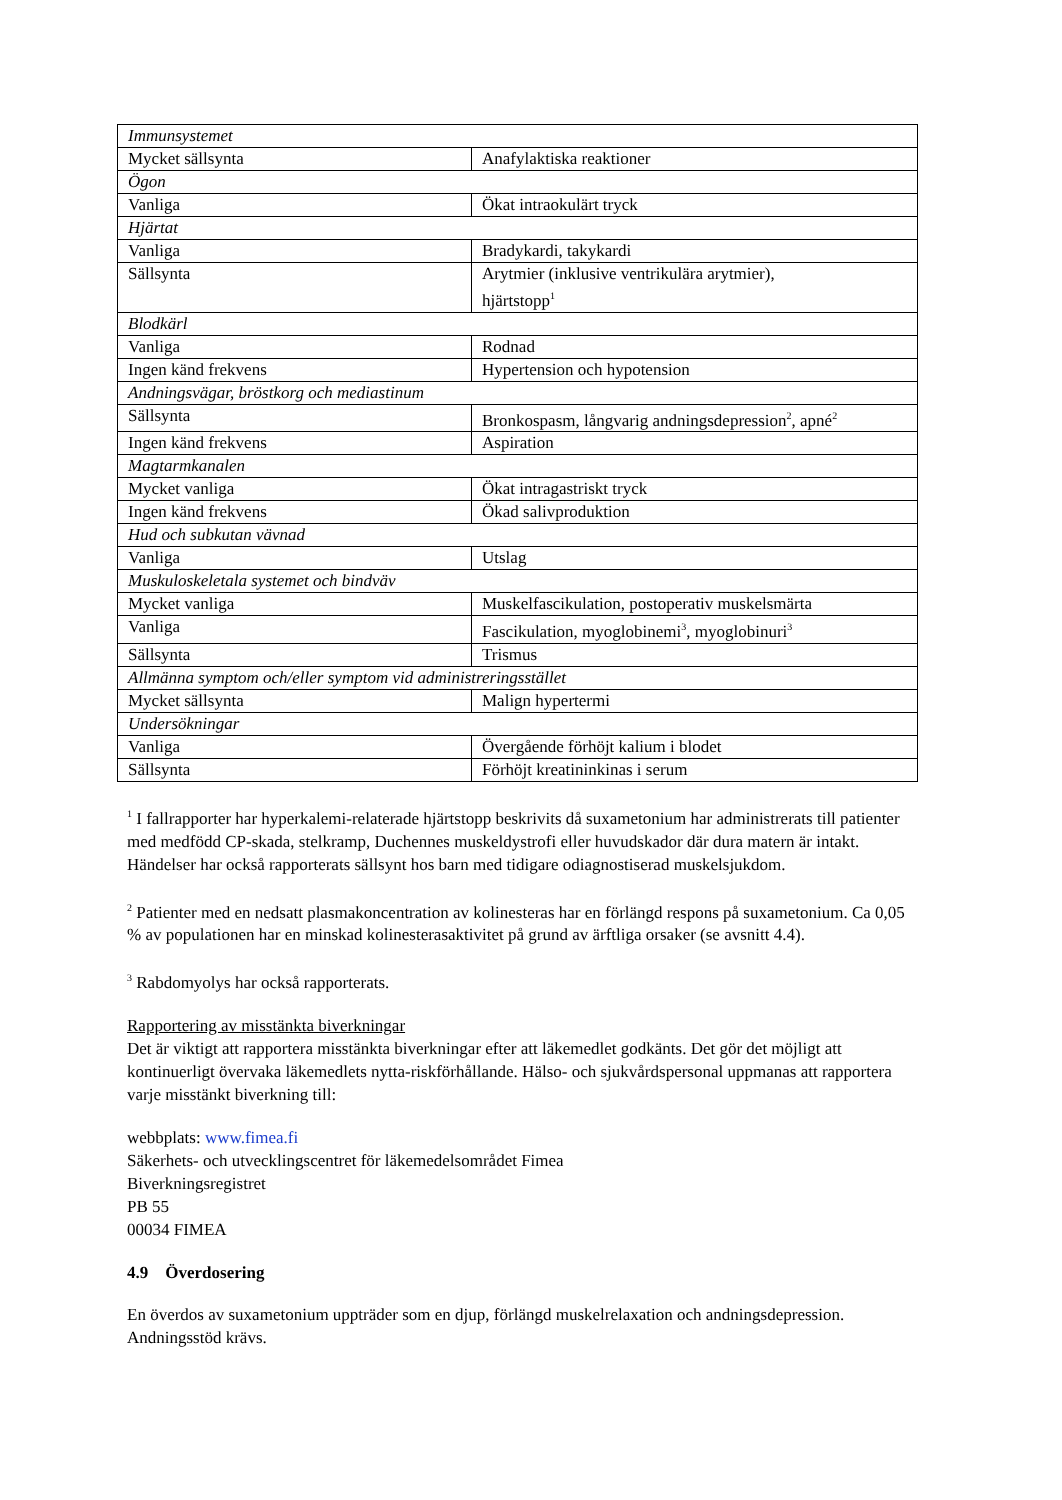| Immunsystemet | |
| Mycket sällsynta | Anafylaktiska reaktioner |
| Ögon | |
| Vanliga | Ökat intraokulärt tryck |
| Hjärtat | |
| Vanliga | Bradykardi, takykardi |
| Sällsynta | Arytmier (inklusive ventrikulära arytmier), hjärtstopp<sup>1</sup> |
| Blodkärl | |
| Vanliga | Rodnad |
| Ingen känd frekvens | Hypertension och hypotension |
| Andningsvägar, bröstkorg och mediastinum | |
| Sällsynta | Bronkospasm, långvarig andningsdepression<sup>2</sup>, apné<sup>2</sup> |
| Ingen känd frekvens | Aspiration |
| Magtarmkanalen | |
| Mycket vanliga | Ökat intragastriskt tryck |
| Ingen känd frekvens | Ökad salivproduktion |
| Hud och subkutan vävnad | |
| Vanliga | Utslag |
| Muskuloskeletala systemet och bindväv | |
| Mycket vanliga | Muskelfascikulation, postoperativ muskelsmärta |
| Vanliga | Fascikulation, myoglobinemi<sup>3</sup>, myoglobinuri<sup>3</sup> |
| Sällsynta | Trismus |
| Allmänna symptom och/eller symptom vid administreringsstället | |
| Mycket sällsynta | Malign hypertermi |
| Undersökningar | |
| Vanliga | Övergående förhöjt kalium i blodet |
| Sällsynta | Förhöjt kreatininkinas i serum |
<sup>1</sup> I fallrapporter har hyperkalemi-relaterade hjärtstopp beskrivits då suxametonium har administrerats till patienter med medfödd CP-skada, stelkramp, Duchennes muskeldystrofi eller huvudskador där dura matern är intakt. Händelser har också rapporterats sällsynt hos barn med tidigare odiagnostiserad muskelsjukdom.
<sup>2</sup> Patienter med en nedsatt plasmakoncentration av kolinesteras har en förlängd respons på suxametonium. Ca 0,05 % av populationen har en minskad kolinesterasaktivitet på grund av ärftliga orsaker (se avsnitt 4.4).
<sup>3</sup> Rabdomyolys har också rapporterats.
Rapportering av misstänkta biverkningar
Det är viktigt att rapportera misstänkta biverkningar efter att läkemedlet godkänts. Det gör det möjligt att kontinuerligt övervaka läkemedlets nytta-riskförhållande. Hälso- och sjukvårdspersonal uppmanas att rapportera varje misstänkt biverkning till:
webbplats: www.fimea.fi
Säkerhets- och utvecklingscentret för läkemedelsområdet Fimea
Biverkningsregistret
PB 55
00034 FIMEA
4.9 Överdosering
En överdos av suxametonium uppträder som en djup, förlängd muskelrelaxation och andningsdepression. Andningsstöd krävs.